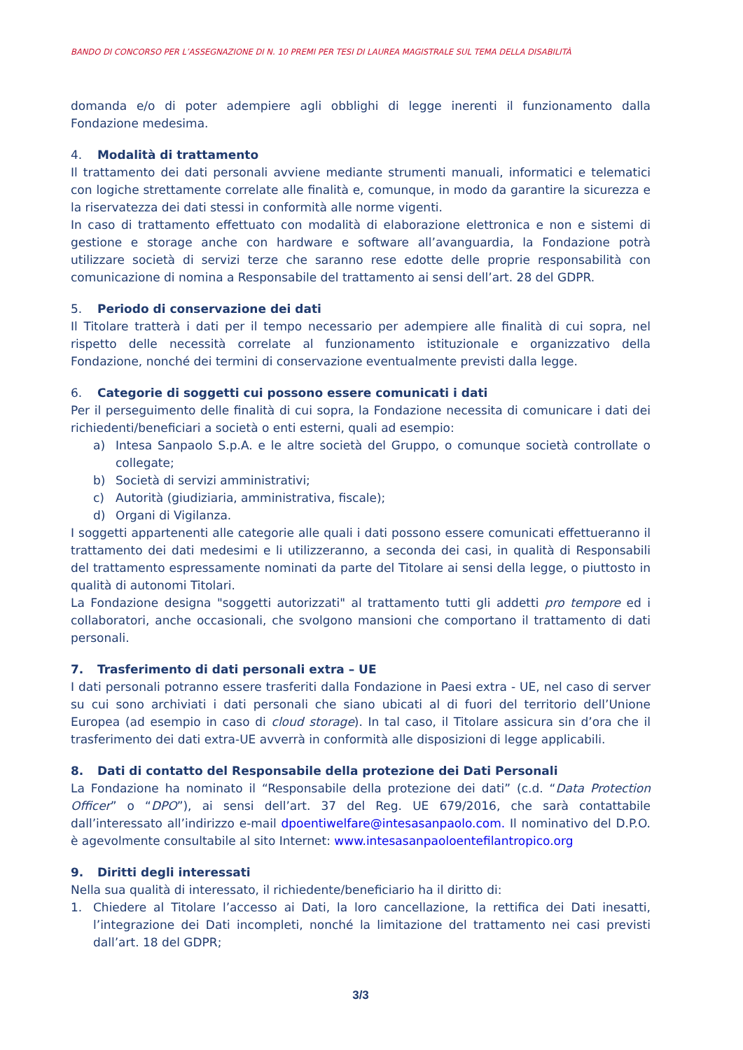BANDO DI CONCORSO PER L’ASSEGNAZIONE DI N. 10 PREMI PER TESI DI LAUREA MAGISTRALE SUL TEMA DELLA DISABILITÀ
domanda e/o di poter adempiere agli obblighi di legge inerenti il funzionamento dalla Fondazione medesima.
4. Modalità di trattamento
Il trattamento dei dati personali avviene mediante strumenti manuali, informatici e telematici con logiche strettamente correlate alle finalità e, comunque, in modo da garantire la sicurezza e la riservatezza dei dati stessi in conformità alle norme vigenti.
In caso di trattamento effettuato con modalità di elaborazione elettronica e non e sistemi di gestione e storage anche con hardware e software all’avanguardia, la Fondazione potrà utilizzare società di servizi terze che saranno rese edotte delle proprie responsabilità con comunicazione di nomina a Responsabile del trattamento ai sensi dell’art. 28 del GDPR.
5. Periodo di conservazione dei dati
Il Titolare tratterà i dati per il tempo necessario per adempiere alle finalità di cui sopra, nel rispetto delle necessità correlate al funzionamento istituzionale e organizzativo della Fondazione, nonché dei termini di conservazione eventualmente previsti dalla legge.
6. Categorie di soggetti cui possono essere comunicati i dati
Per il perseguimento delle finalità di cui sopra, la Fondazione necessita di comunicare i dati dei richiedenti/beneficiari a società o enti esterni, quali ad esempio:
a) Intesa Sanpaolo S.p.A. e le altre società del Gruppo, o comunque società controllate o collegate;
b) Società di servizi amministrativi;
c) Autorità (giudiziaria, amministrativa, fiscale);
d) Organi di Vigilanza.
I soggetti appartenenti alle categorie alle quali i dati possono essere comunicati effettueranno il trattamento dei dati medesimi e li utilizzeranno, a seconda dei casi, in qualità di Responsabili del trattamento espressamente nominati da parte del Titolare ai sensi della legge, o piuttosto in qualità di autonomi Titolari.
La Fondazione designa "soggetti autorizzati" al trattamento tutti gli addetti pro tempore ed i collaboratori, anche occasionali, che svolgono mansioni che comportano il trattamento di dati personali.
7. Trasferimento di dati personali extra – UE
I dati personali potranno essere trasferiti dalla Fondazione in Paesi extra - UE, nel caso di server su cui sono archiviati i dati personali che siano ubicati al di fuori del territorio dell’Unione Europea (ad esempio in caso di cloud storage). In tal caso, il Titolare assicura sin d’ora che il trasferimento dei dati extra-UE avverrà in conformità alle disposizioni di legge applicabili.
8. Dati di contatto del Responsabile della protezione dei Dati Personali
La Fondazione ha nominato il “Responsabile della protezione dei dati” (c.d. “Data Protection Officer” o “DPO”), ai sensi dell’art. 37 del Reg. UE 679/2016, che sarà contattabile dall’interessato all’indirizzo e-mail dpoentiwelfare@intesasanpaolo.com. Il nominativo del D.P.O. è agevolmente consultabile al sito Internet: www.intesasanpaoloentefilantropico.org
9. Diritti degli interessati
Nella sua qualità di interessato, il richiedente/beneficiario ha il diritto di:
1. Chiedere al Titolare l’accesso ai Dati, la loro cancellazione, la rettifica dei Dati inesatti, l’integrazione dei Dati incompleti, nonché la limitazione del trattamento nei casi previsti dall’art. 18 del GDPR;
3/3